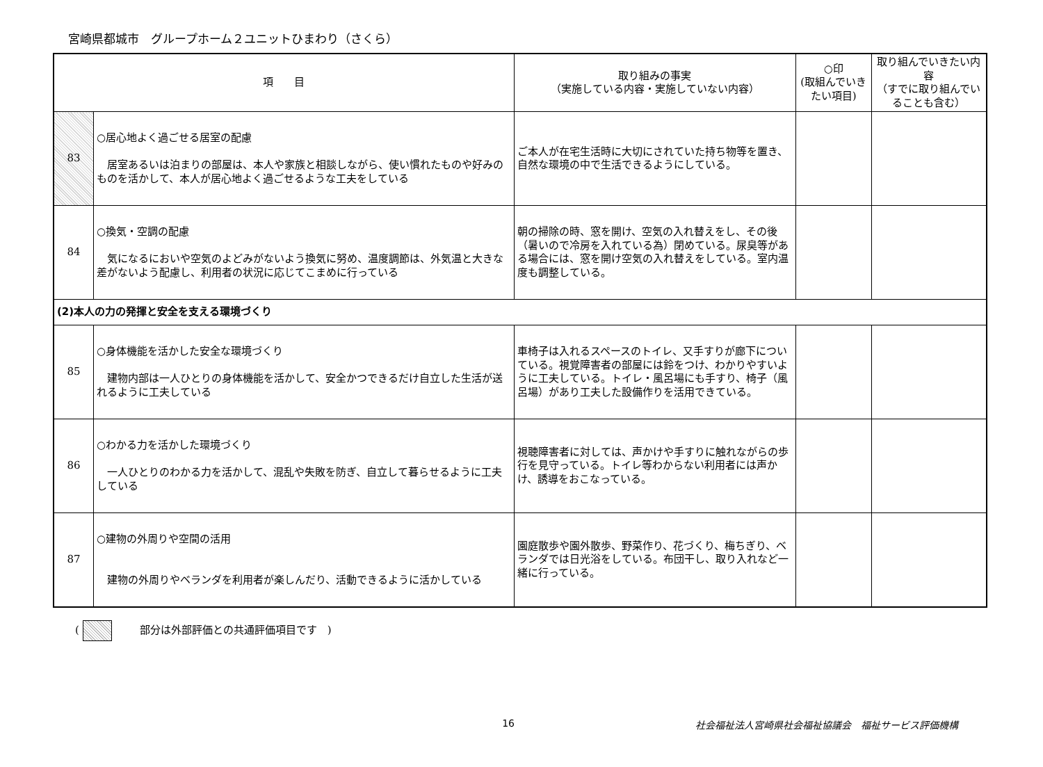宮崎県都城市　グループホーム２ユニットひまわり（さくら）
| 項 目 | | 取り組みの事実 （実施している内容・実施していない内容） | ○印 (取組んでいきたい項目) | 取り組んでいきたい内容 （すでに取り組んでいることも含む） |
| --- | --- | --- | --- | --- |
| 83 | ○居心地よく過ごせる居室の配慮 居室あるいは泊まりの部屋は、本人や家族と相談しながら、使い慣れたものや好みのものを活かして、本人が居心地よく過ごせるような工夫をしている | ご本人が在宅生活時に大切にされていた持ち物等を置き、自然な環境の中で生活できるようにしている。 | | |
| 84 | ○換気・空調の配慮 気になるにおいや空気のよどみがないよう換気に努め、温度調節は、外気温と大きな差がないよう配慮し、利用者の状況に応じてこまめに行っている | 朝の掃除の時、窓を開け、空気の入れ替えをし、その後（暑いので冷房を入れている為）閉めている。尿臭等がある場合には、窓を開け空気の入れ替えをしている。室内温度も調整している。 | | |
| (2)本人の力の発揮と安全を支える環境づくり | | | | |
| 85 | ○身体機能を活かした安全な環境づくり 建物内部は一人ひとりの身体機能を活かして、安全かつできるだけ自立した生活が送れるように工夫している | 車椅子は入れるスペースのトイレ、又手すりが廊下についている。視覚障害者の部屋には鈴をつけ、わかりやすいように工夫している。トイレ・風呂場にも手すり、椅子（風呂場）があり工夫した設備作りを活用できている。 | | |
| 86 | ○わかる力を活かした環境づくり 一人ひとりのわかる力を活かして、混乱や失敗を防ぎ、自立して暮らせるように工夫している | 視聴障害者に対しては、声かけや手すりに触れながらの歩行を見守っている。トイレ等わからない利用者には声かけ、誘導をおこなっている。 | | |
| 87 | ○建物の外周りや空間の活用 建物の外周りやベランダを利用者が楽しんだり、活動できるように活かしている | 園庭散歩や園外散歩、野菜作り、花づくり、梅ちぎり、ベランダでは日光浴をしている。布団干し、取り入れなど一緒に行っている。 | | |
( 部分は外部評価との共通評価項目です　)
16 社会福祉法人宮崎県社会福祉協議会　福祉サービス評価機構